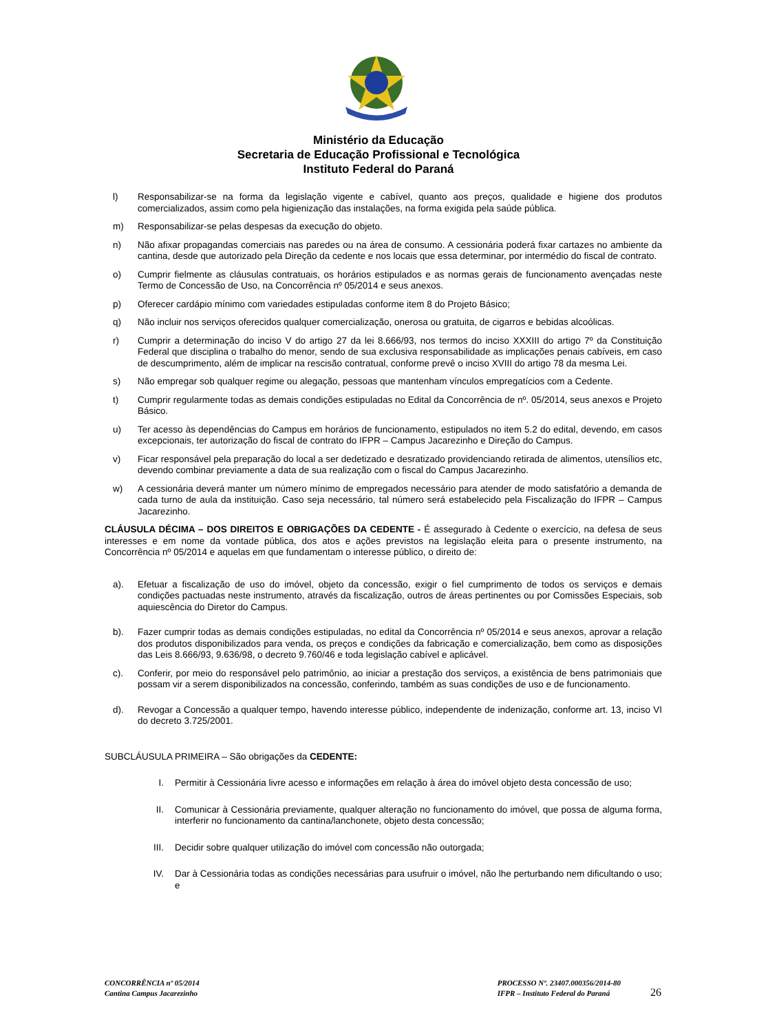Ministério da Educação
Secretaria de Educação Profissional e Tecnológica
Instituto Federal do Paraná
l) Responsabilizar-se na forma da legislação vigente e cabível, quanto aos preços, qualidade e higiene dos produtos comercializados, assim como pela higienização das instalações, na forma exigida pela saúde pública.
m) Responsabilizar-se pelas despesas da execução do objeto.
n) Não afixar propagandas comerciais nas paredes ou na área de consumo. A cessionária poderá fixar cartazes no ambiente da cantina, desde que autorizado pela Direção da cedente e nos locais que essa determinar, por intermédio do fiscal de contrato.
o) Cumprir fielmente as cláusulas contratuais, os horários estipulados e as normas gerais de funcionamento avençadas neste Termo de Concessão de Uso, na Concorrência nº 05/2014 e seus anexos.
p) Oferecer cardápio mínimo com variedades estipuladas conforme item 8 do Projeto Básico;
q) Não incluir nos serviços oferecidos qualquer comercialização, onerosa ou gratuita, de cigarros e bebidas alcoólicas.
r) Cumprir a determinação do inciso V do artigo 27 da lei 8.666/93, nos termos do inciso XXXIII do artigo 7º da Constituição Federal que disciplina o trabalho do menor, sendo de sua exclusiva responsabilidade as implicações penais cabíveis, em caso de descumprimento, além de implicar na rescisão contratual, conforme prevê o inciso XVIII do artigo 78 da mesma Lei.
s) Não empregar sob qualquer regime ou alegação, pessoas que mantenham vínculos empregatícios com a Cedente.
t) Cumprir regularmente todas as demais condições estipuladas no Edital da Concorrência de nº. 05/2014, seus anexos e Projeto Básico.
u) Ter acesso às dependências do Campus em horários de funcionamento, estipulados no item 5.2 do edital, devendo, em casos excepcionais, ter autorização do fiscal de contrato do IFPR – Campus Jacarezinho e Direção do Campus.
v) Ficar responsável pela preparação do local a ser dedetizado e desratizado providenciando retirada de alimentos, utensílios etc, devendo combinar previamente a data de sua realização com o fiscal do Campus Jacarezinho.
w) A cessionária deverá manter um número mínimo de empregados necessário para atender de modo satisfatório a demanda de cada turno de aula da instituição. Caso seja necessário, tal número será estabelecido pela Fiscalização do IFPR – Campus Jacarezinho.
CLÁUSULA DÉCIMA – DOS DIREITOS E OBRIGAÇÕES DA CEDENTE - É assegurado à Cedente o exercício, na defesa de seus interesses e em nome da vontade pública, dos atos e ações previstos na legislação eleita para o presente instrumento, na Concorrência nº 05/2014 e aquelas em que fundamentam o interesse público, o direito de:
a). Efetuar a fiscalização de uso do imóvel, objeto da concessão, exigir o fiel cumprimento de todos os serviços e demais condições pactuadas neste instrumento, através da fiscalização, outros de áreas pertinentes ou por Comissões Especiais, sob aquiescência do Diretor do Campus.
b). Fazer cumprir todas as demais condições estipuladas, no edital da Concorrência nº 05/2014 e seus anexos, aprovar a relação dos produtos disponibilizados para venda, os preços e condições da fabricação e comercialização, bem como as disposições das Leis 8.666/93, 9.636/98, o decreto 9.760/46 e toda legislação cabível e aplicável.
c). Conferir, por meio do responsável pelo patrimônio, ao iniciar a prestação dos serviços, a existência de bens patrimoniais que possam vir a serem disponibilizados na concessão, conferindo, também as suas condições de uso e de funcionamento.
d). Revogar a Concessão a qualquer tempo, havendo interesse público, independente de indenização, conforme art. 13, inciso VI do decreto 3.725/2001.
SUBCLÁUSULA PRIMEIRA – São obrigações da CEDENTE:
I. Permitir à Cessionária livre acesso e informações em relação à área do imóvel objeto desta concessão de uso;
II. Comunicar à Cessionária previamente, qualquer alteração no funcionamento do imóvel, que possa de alguma forma, interferir no funcionamento da cantina/lanchonete, objeto desta concessão;
III. Decidir sobre qualquer utilização do imóvel com concessão não outorgada;
IV. Dar à Cessionária todas as condições necessárias para usufruir o imóvel, não lhe perturbando nem dificultando o uso; e
CONCORRÊNCIA nº 05/2014
Cantina Campus Jacarezinho
PROCESSO Nº. 23407.000356/2014-80
IFPR – Instituto Federal do Paraná
26